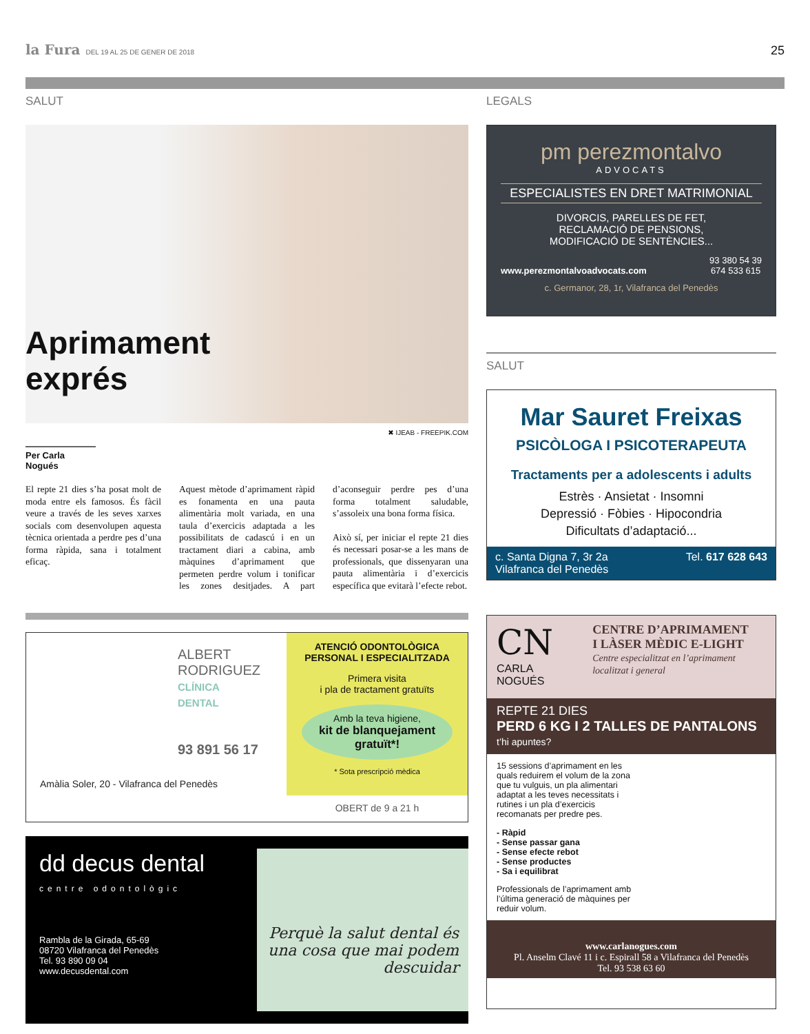la Fura DEL 19 AL 25 DE GENER DE 2018
25
SALUT
Aprimament
exprés
✖ IJEAB - FREEPIK.COM
Per Carla Nogués
El repte 21 dies s’ha posat molt de moda entre els famosos. És fàcil veure a través de les seves xarxes socials com desenvolupen aquesta tècnica orientada a perdre pes d’una forma ràpida, sana i totalment eficaç.
Aquest mètode d’aprimament ràpid es fonamenta en una pauta alimentària molt variada, en una taula d’exercicis adaptada a les possibilitats de cadascú i en un tractament diari a cabina, amb màquines d’aprimament que permeten perdre volum i tonificar les zones desitjades. A part d’aconseguir perdre pes d’una forma totalment saludable, s’assoleix una bona forma física.
Això sí, per iniciar el repte 21 dies és necessari posar-se a les mans de professionals, que dissenyaran una pauta alimentària i d’exercicis específica que evitarà l’efecte rebot.
ALBERT
RODRIGUEZ
CLÍNICA
DENTAL
93 891 56 17
Amàlia Soler, 20 - Vilafranca del Penedès
ATENCIÓ ODONTOLÒGICA
PERSONAL I ESPECIALITZADA
Primera visita
i pla de tractament gratuïts
Amb la teva higiene,
kit de blanquejament gratuït*!
* Sota prescripció mèdica
OBERT de 9 a 21 h
dd decus dental
centre odontològic
Rambla de la Girada, 65-69
08720 Vilafranca del Penedès
Tel. 93 890 09 04
www.decusdental.com
Perquè la salut dental és una cosa que mai podem descuidar
LEGALS
pm perezmontalvo
ADVOCATS
ESPECIALISTES EN DRET MATRIMONIAL
DIVORCIS, PARELLES DE FET,
RECLAMACIÓ DE PENSIONS,
MODIFICACIÓ DE SENTÈNCIES...
www.perezmontalvoadvocats.com 93 380 54 39
674 533 615
c. Germanor, 28, 1r, Vilafranca del Penedès
SALUT
Mar Sauret Freixas
PSICÒLOGA I PSICOTERAPEUTA
Tractaments per a adolescents i adults
Estrès · Ansietat · Insomni
Depressió · Fòbies · Hipocondria
Dificultats d’adaptació...
c. Santa Digna 7, 3r 2a
Vilafranca del Penedès Tel. 617 628 643
CN
CARLA NOGUÉS
CENTRE D’APRIMAMENT
I LÀSER MÈDIC E-LIGHT
Centre especialitzat en l’aprimament localitzat i general
REPTE 21 DIES
PERD 6 KG I 2 TALLES DE PANTALONS
t’hi apuntes?
15 sessions d’aprimament en les quals reduirem el volum de la zona que tu vulguis, un pla alimentari adaptat a les teves necessitats i rutines i un pla d’exercicis recomanats per predre pes.
- Ràpid
- Sense passar gana
- Sense efecte rebot
- Sense productes
- Sa i equilibrat
Professionals de l’aprimament amb l’última generació de màquines per reduir volum.
www.carlanogues.com
Pl. Anselm Clavé 11 i c. Espirall 58 a Vilafranca del Penedès
Tel. 93 538 63 60